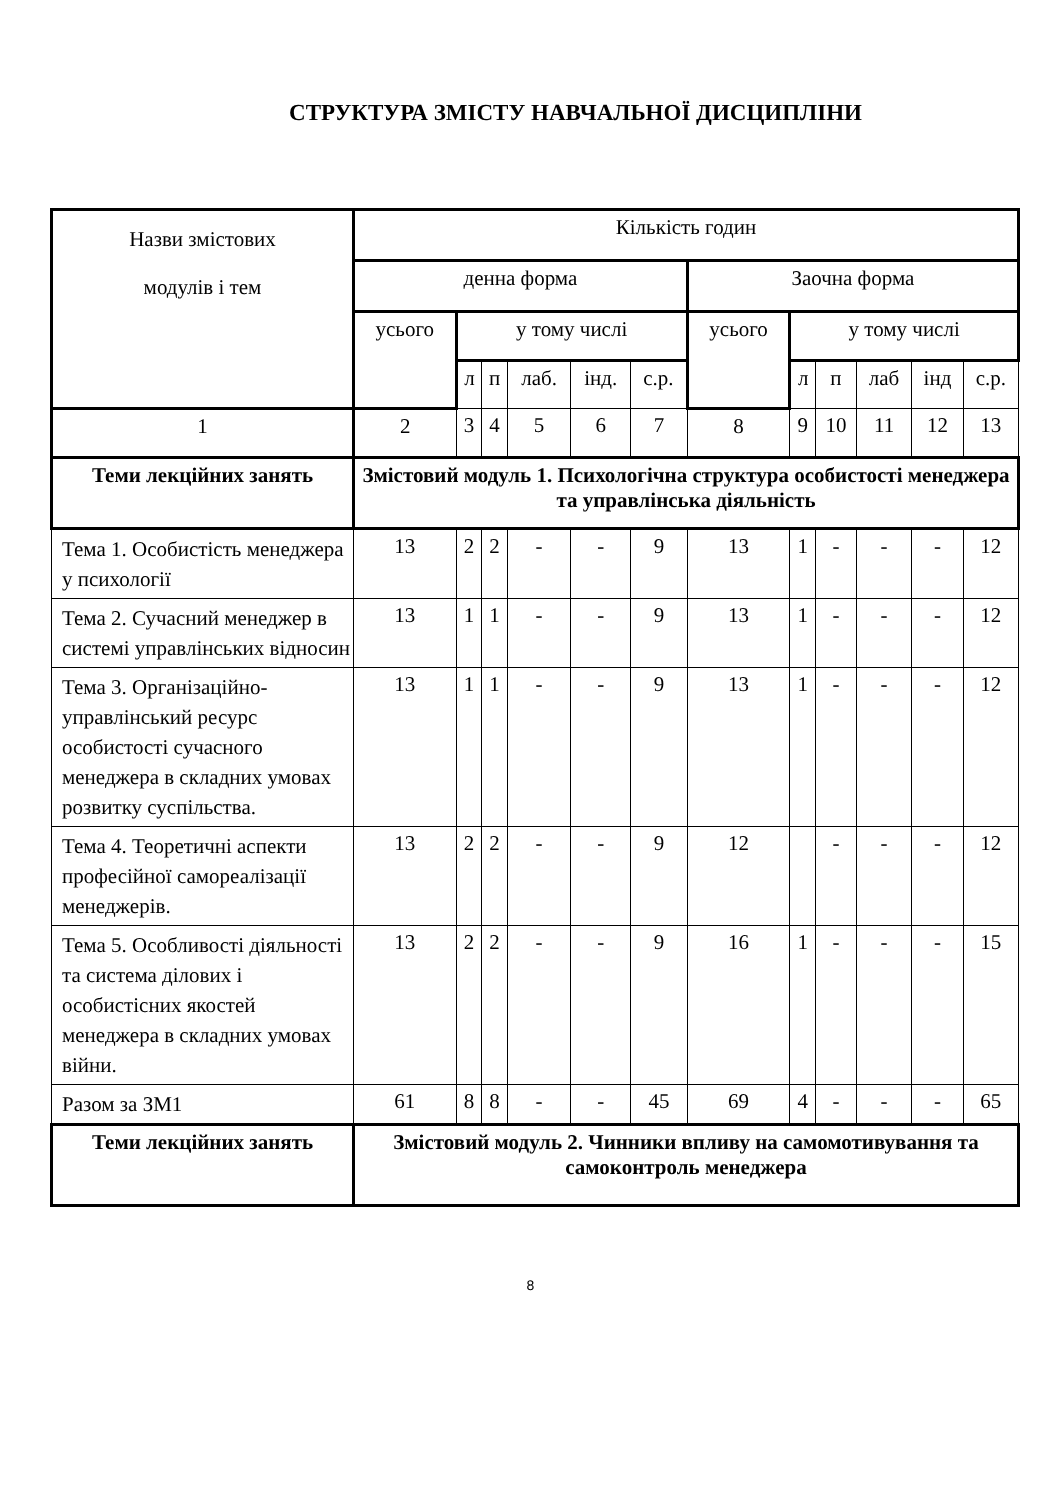СТРУКТУРА ЗМІСТУ НАВЧАЛЬНОЇ ДИСЦИПЛІНИ
| Назви змістових модулів і тем | Кількість годин | | | | | | | | | | | |
| --- | --- | --- | --- | --- | --- | --- | --- | --- | --- | --- | --- | --- |
| | денна форма | | | | | | Заочна форма | | | | | |
| | усього | у тому числі | | | | | усього | у тому числі | | | | |
| | | л | п | лаб. | інд. | с.р. | | л | п | лаб | інд | с.р. |
| 1 | 2 | 3 | 4 | 5 | 6 | 7 | 8 | 9 | 10 | 11 | 12 | 13 |
| Теми лекційних занять | Змістовий модуль 1. Психологічна структура особистості менеджера та управлінська діяльність | | | | | | | | | | | |
| Тема 1. Особистість менеджера у психології | 13 | 2 | 2 | - | - | 9 | 13 | 1 | - | - | - | 12 |
| Тема 2. Сучасний менеджер в системі управлінських відносин | 13 | 1 | 1 | - | - | 9 | 13 | 1 | - | - | - | 12 |
| Тема 3. Організаційно-управлінський ресурс особистості сучасного менеджера в складних умовах розвитку суспільства. | 13 | 1 | 1 | - | - | 9 | 13 | 1 | - | - | - | 12 |
| Тема 4. Теоретичні аспекти професійної самореалізації менеджерів. | 13 | 2 | 2 | - | - | 9 | 12 | | - | - | - | 12 |
| Тема 5. Особливості діяльності та система ділових і особистісних якостей менеджера в складних умовах війни. | 13 | 2 | 2 | - | - | 9 | 16 | 1 | - | - | - | 15 |
| Разом за ЗМ1 | 61 | 8 | 8 | - | - | 45 | 69 | 4 | - | - | - | 65 |
| Теми лекційних занять | Змістовий модуль 2. Чинники впливу на самомотивування та самоконтроль менеджера | | | | | | | | | | | |
8